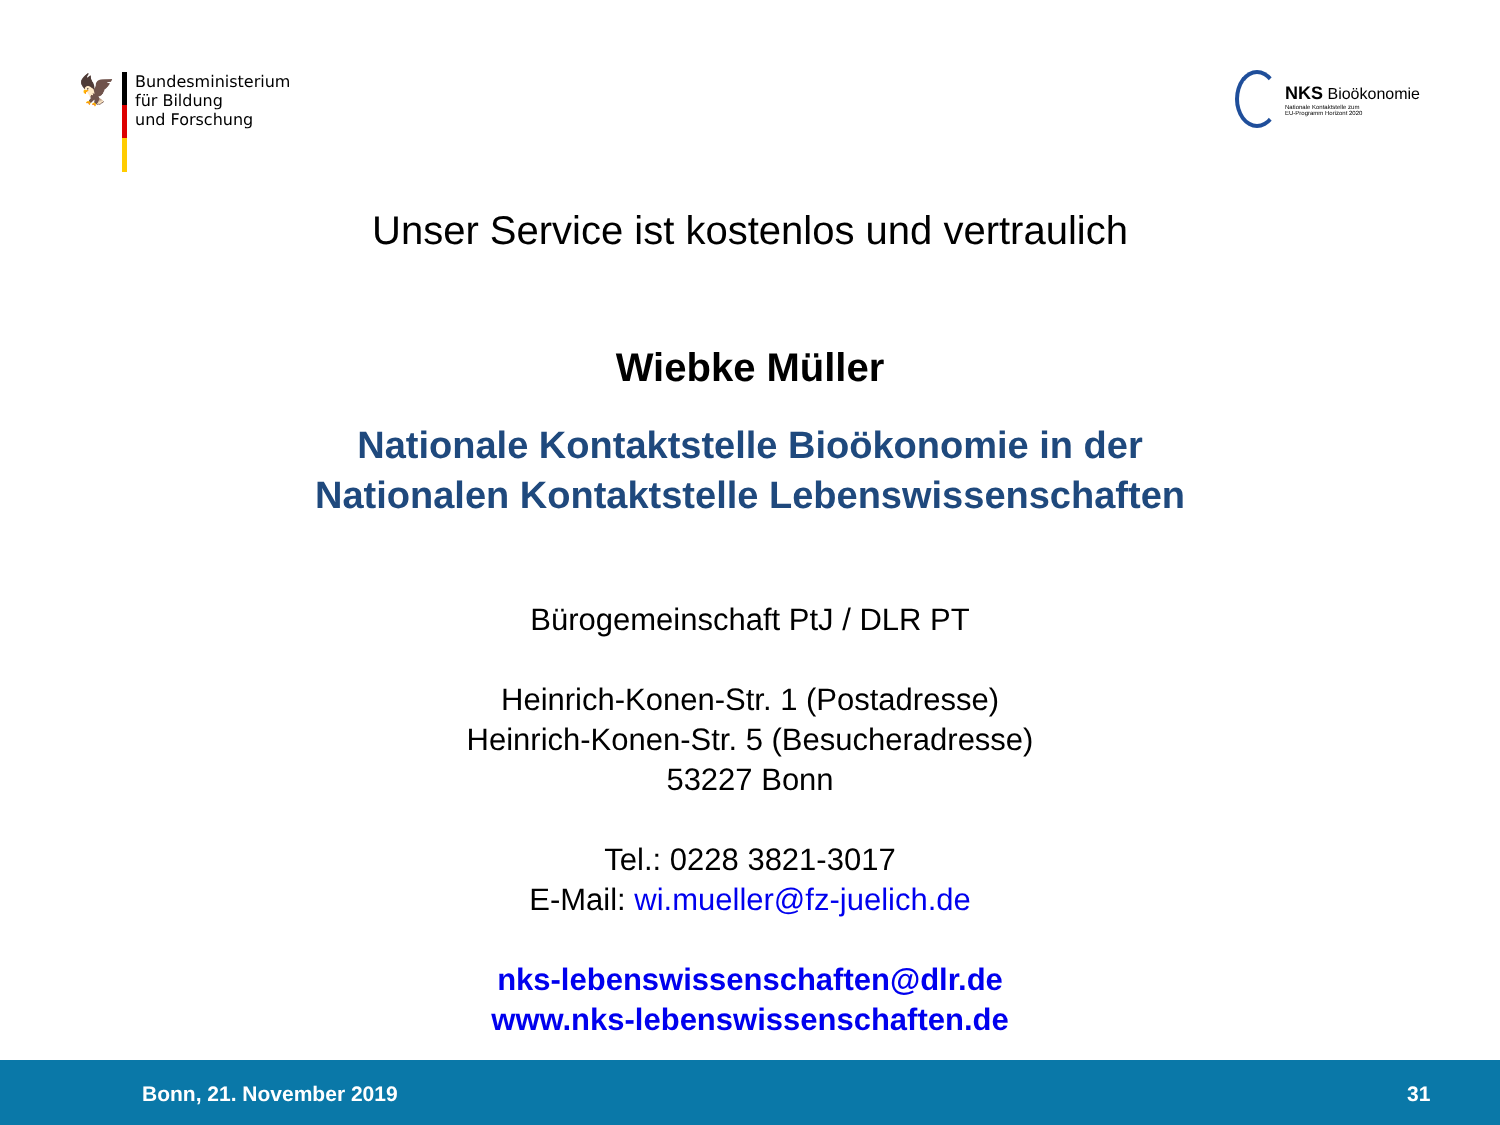🦅
Bundesministerium
für Bildung
und Forschung
NKS Bioökonomie
Nationale Kontaktstelle zum
EU-Programm Horizont 2020
Unser Service ist kostenlos und vertraulich
Wiebke Müller
Nationale Kontaktstelle Bioökonomie in der
Nationalen Kontaktstelle Lebenswissenschaften
Bürogemeinschaft PtJ / DLR PT
Heinrich-Konen-Str. 1 (Postadresse)
Heinrich-Konen-Str. 5 (Besucheradresse)
53227 Bonn
Tel.: 0228 3821-3017
E-Mail: wi.mueller@fz-juelich.de
nks-lebenswissenschaften@dlr.de
www.nks-lebenswissenschaften.de
Bonn, 21. November 2019 31